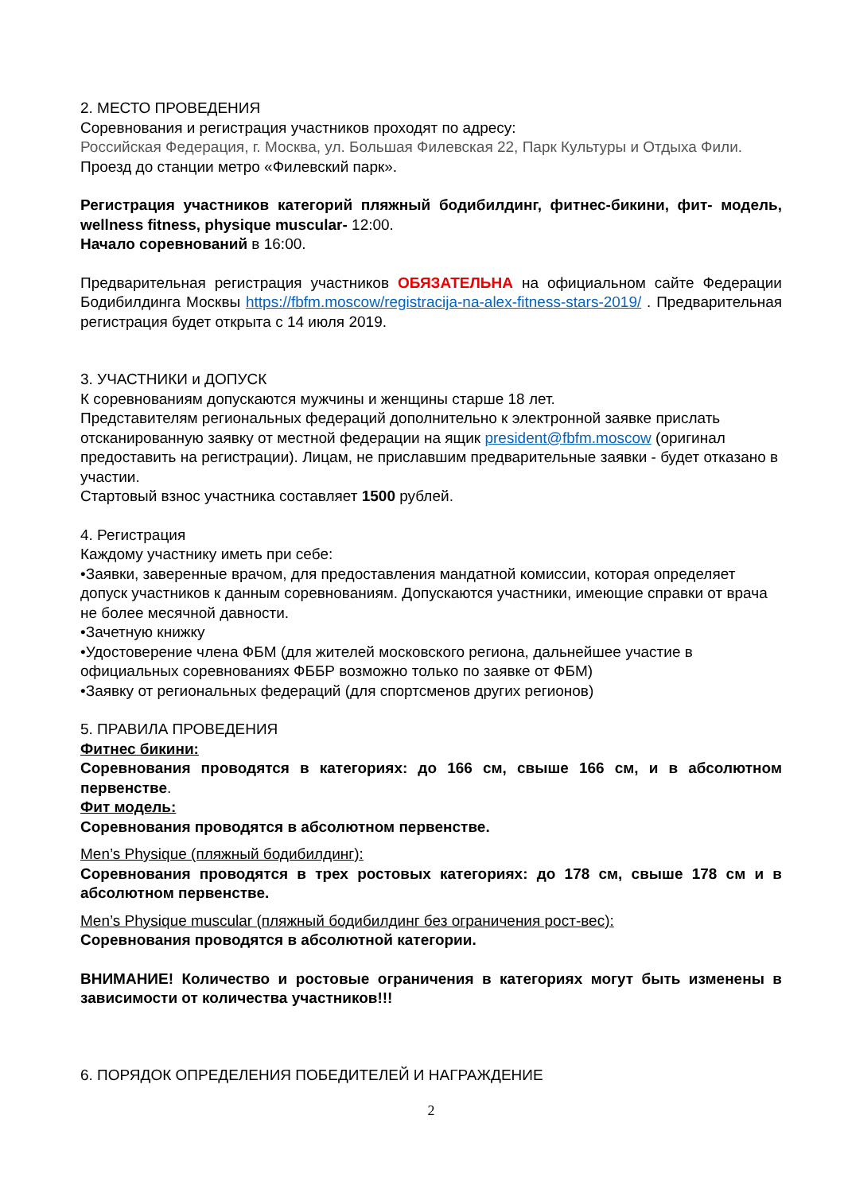2. МЕСТО ПРОВЕДЕНИЯ
Соревнования и регистрация участников проходят по адресу:
Российская Федерация, г. Москва, ул. Большая Филевская 22, Парк Культуры и Отдыха Фили. Проезд до станции метро «Филевский парк».
Регистрация участников категорий пляжный бодибилдинг, фитнес-бикини, фит- модель, wellness fitness, physique muscular- 12:00.
Начало соревнований в 16:00.
Предварительная регистрация участников ОБЯЗАТЕЛЬНА на официальном сайте Федерации Бодибилдинга Москвы https://fbfm.moscow/registracija-na-alex-fitness-stars-2019/ . Предварительная регистрация будет открыта с 14 июля 2019.
3. УЧАСТНИКИ и ДОПУСК
К соревнованиям допускаются мужчины и женщины старше 18 лет.
Представителям региональных федераций дополнительно к электронной заявке прислать отсканированную заявку от местной федерации на ящик president@fbfm.moscow (оригинал предоставить на регистрации). Лицам, не приславшим предварительные заявки - будет отказано в участии.
Стартовый взнос участника составляет 1500 рублей.
4. Регистрация
Каждому участнику иметь при себе:
•Заявки, заверенные врачом, для предоставления мандатной комиссии, которая определяет допуск участников к данным соревнованиям. Допускаются участники, имеющие справки от врача не более месячной давности.
•Зачетную книжку
•Удостоверение члена ФБМ (для жителей московского региона, дальнейшее участие в официальных соревнованиях ФББР возможно только по заявке от ФБМ)
•Заявку от региональных федераций (для спортсменов других регионов)
5. ПРАВИЛА ПРОВЕДЕНИЯ
Фитнес бикини:
Соревнования проводятся в категориях: до 166 см, свыше 166 см, и в абсолютном первенстве.
Фит модель:
Соревнования проводятся в абсолютном первенстве.
Men’s Physique (пляжный бодибилдинг):
Соревнования проводятся в трех ростовых категориях: до 178 см, свыше 178 см и в абсолютном первенстве.
Men’s Physique muscular (пляжный бодибилдинг без ограничения рост-вес):
Соревнования проводятся в абсолютной категории.
ВНИМАНИЕ! Количество и ростовые ограничения в категориях могут быть изменены в зависимости от количества участников!!!
6. ПОРЯДОК ОПРЕДЕЛЕНИЯ ПОБЕДИТЕЛЕЙ И НАГРАЖДЕНИЕ
2